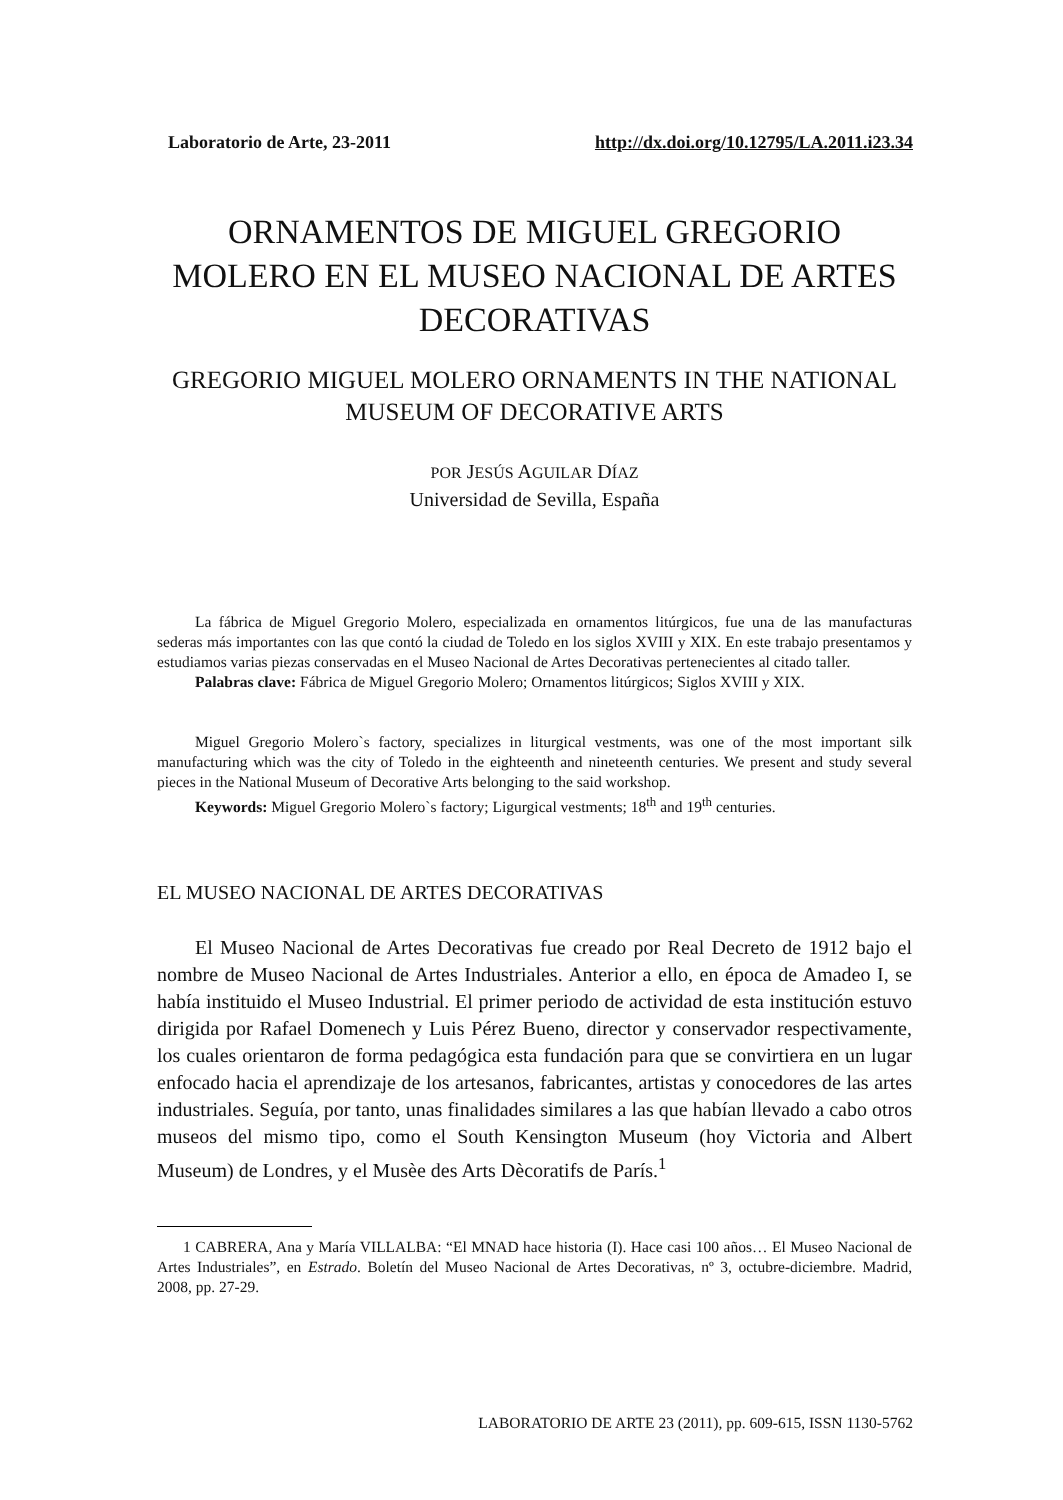Laboratorio de Arte, 23-2011 http://dx.doi.org/10.12795/LA.2011.i23.34
ORNAMENTOS DE MIGUEL GREGORIO MOLERO EN EL MUSEO NACIONAL DE ARTES DECORATIVAS
GREGORIO MIGUEL MOLERO ORNAMENTS IN THE NATIONAL MUSEUM OF DECORATIVE ARTS
POR JESÚS AGUILAR DÍAZ
Universidad de Sevilla, España
La fábrica de Miguel Gregorio Molero, especializada en ornamentos litúrgicos, fue una de las manufacturas sederas más importantes con las que contó la ciudad de Toledo en los siglos XVIII y XIX. En este trabajo presentamos y estudiamos varias piezas conservadas en el Museo Nacional de Artes Decorativas pertenecientes al citado taller.
Palabras clave: Fábrica de Miguel Gregorio Molero; Ornamentos litúrgicos; Siglos XVIII y XIX.
Miguel Gregorio Molero`s factory, specializes in liturgical vestments, was one of the most important silk manufacturing which was the city of Toledo in the eighteenth and nineteenth centuries. We present and study several pieces in the National Museum of Decorative Arts belonging to the said workshop.
Keywords: Miguel Gregorio Molero`s factory; Ligurgical vestments; 18<sup>th</sup> and 19<sup>th</sup> centuries.
EL MUSEO NACIONAL DE ARTES DECORATIVAS
El Museo Nacional de Artes Decorativas fue creado por Real Decreto de 1912 bajo el nombre de Museo Nacional de Artes Industriales. Anterior a ello, en época de Amadeo I, se había instituido el Museo Industrial. El primer periodo de actividad de esta institución estuvo dirigida por Rafael Domenech y Luis Pérez Bueno, director y conservador respectivamente, los cuales orientaron de forma pedagógica esta fundación para que se convirtiera en un lugar enfocado hacia el aprendizaje de los artesanos, fabricantes, artistas y conocedores de las artes industriales. Seguía, por tanto, unas finalidades similares a las que habían llevado a cabo otros museos del mismo tipo, como el South Kensington Museum (hoy Victoria and Albert Museum) de Londres, y el Musèe des Arts Dècoratifs de París.<sup>1</sup>
1 CABRERA, Ana y María VILLALBA: “El MNAD hace historia (I). Hace casi 100 años… El Museo Nacional de Artes Industriales”, en Estrado. Boletín del Museo Nacional de Artes Decorativas, nº 3, octubre-diciembre. Madrid, 2008, pp. 27-29.
LABORATORIO DE ARTE 23 (2011), pp. 609-615, ISSN 1130-5762